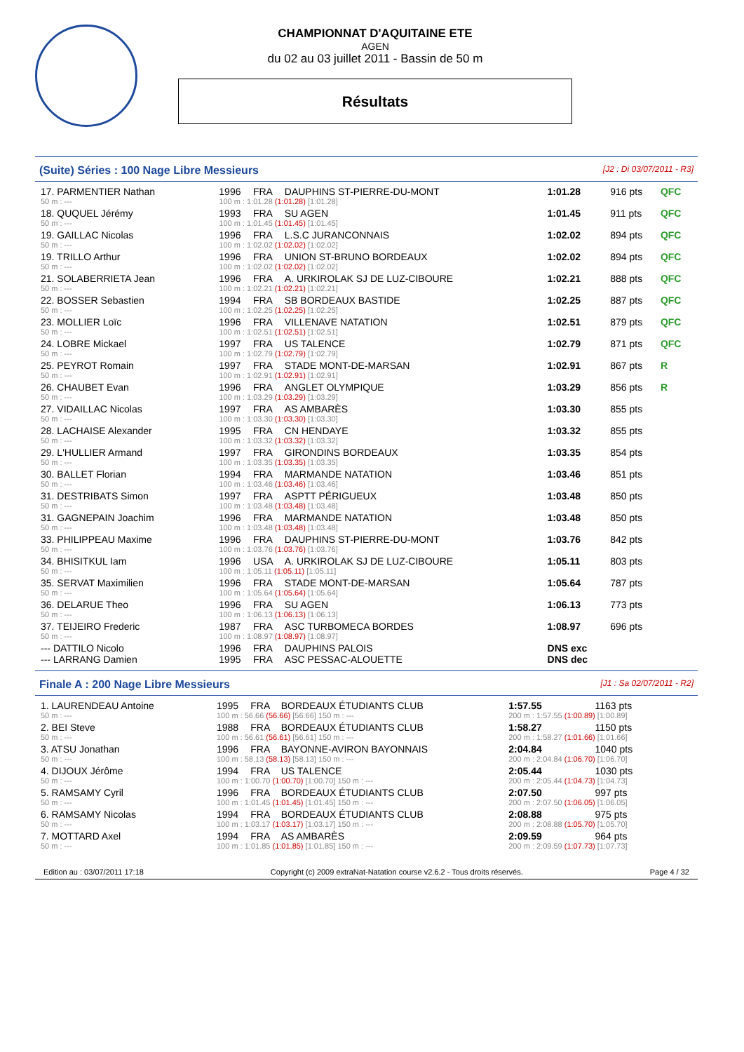CHAMPIONNAT D'AQUITAINE ETE
AGEN
du 02 au 03 juillet 2011 - Bassin de 50 m
Résultats
(Suite) Séries : 100 Nage Libre Messieurs [J2 : Di 03/07/2011 - R3]
| 17. PARMENTIER Nathan | 1996 | FRA | DAUPHINS ST-PIERRE-DU-MONT | 1:01.28 | 916 pts | QFC |
| 50 m : --- | 100 m : 1:01.28 (1:01.28) [1:01.28] | | | | | |
| 18. QUQUEL Jérémy | 1993 | FRA | SU AGEN | 1:01.45 | 911 pts | QFC |
| 50 m : --- | 100 m : 1:01.45 (1:01.45) [1:01.45] | | | | | |
| 19. GAILLAC Nicolas | 1996 | FRA | L.S.C JURANCONNAIS | 1:02.02 | 894 pts | QFC |
| 50 m : --- | 100 m : 1:02.02 (1:02.02) [1:02.02] | | | | | |
| 19. TRILLO Arthur | 1996 | FRA | UNION ST-BRUNO BORDEAUX | 1:02.02 | 894 pts | QFC |
| 50 m : --- | 100 m : 1:02.02 (1:02.02) [1:02.02] | | | | | |
| 21. SOLABERRIETA Jean | 1996 | FRA | A. URKIROLAK SJ DE LUZ-CIBOURE | 1:02.21 | 888 pts | QFC |
| 50 m : --- | 100 m : 1:02.21 (1:02.21) [1:02.21] | | | | | |
| 22. BOSSER Sebastien | 1994 | FRA | SB BORDEAUX BASTIDE | 1:02.25 | 887 pts | QFC |
| 50 m : --- | 100 m : 1:02.25 (1:02.25) [1:02.25] | | | | | |
| 23. MOLLIER Loïc | 1996 | FRA | VILLENAVE NATATION | 1:02.51 | 879 pts | QFC |
| 50 m : --- | 100 m : 1:02.51 (1:02.51) [1:02.51] | | | | | |
| 24. LOBRE Mickael | 1997 | FRA | US TALENCE | 1:02.79 | 871 pts | QFC |
| 50 m : --- | 100 m : 1:02.79 (1:02.79) [1:02.79] | | | | | |
| 25. PEYROT Romain | 1997 | FRA | STADE MONT-DE-MARSAN | 1:02.91 | 867 pts | R |
| 50 m : --- | 100 m : 1:02.91 (1:02.91) [1:02.91] | | | | | |
| 26. CHAUBET Evan | 1996 | FRA | ANGLET OLYMPIQUE | 1:03.29 | 856 pts | R |
| 50 m : --- | 100 m : 1:03.29 (1:03.29) [1:03.29] | | | | | |
| 27. VIDAILLAC Nicolas | 1997 | FRA | AS AMBARÈS | 1:03.30 | 855 pts | |
| 50 m : --- | 100 m : 1:03.30 (1:03.30) [1:03.30] | | | | | |
| 28. LACHAISE Alexander | 1995 | FRA | CN HENDAYE | 1:03.32 | 855 pts | |
| 50 m : --- | 100 m : 1:03.32 (1:03.32) [1:03.32] | | | | | |
| 29. L'HULLIER Armand | 1997 | FRA | GIRONDINS BORDEAUX | 1:03.35 | 854 pts | |
| 50 m : --- | 100 m : 1:03.35 (1:03.35) [1:03.35] | | | | | |
| 30. BALLET Florian | 1994 | FRA | MARMANDE NATATION | 1:03.46 | 851 pts | |
| 50 m : --- | 100 m : 1:03.46 (1:03.46) [1:03.46] | | | | | |
| 31. DESTRIBATS Simon | 1997 | FRA | ASPTT PÉRIGUEUX | 1:03.48 | 850 pts | |
| 50 m : --- | 100 m : 1:03.48 (1:03.48) [1:03.48] | | | | | |
| 31. GAGNEPAIN Joachim | 1996 | FRA | MARMANDE NATATION | 1:03.48 | 850 pts | |
| 50 m : --- | 100 m : 1:03.48 (1:03.48) [1:03.48] | | | | | |
| 33. PHILIPPEAU Maxime | 1996 | FRA | DAUPHINS ST-PIERRE-DU-MONT | 1:03.76 | 842 pts | |
| 50 m : --- | 100 m : 1:03.76 (1:03.76) [1:03.76] | | | | | |
| 34. BHISITKUL Iam | 1996 | USA | A. URKIROLAK SJ DE LUZ-CIBOURE | 1:05.11 | 803 pts | |
| 50 m : --- | 100 m : 1:05.11 (1:05.11) [1:05.11] | | | | | |
| 35. SERVAT Maximilien | 1996 | FRA | STADE MONT-DE-MARSAN | 1:05.64 | 787 pts | |
| 50 m : --- | 100 m : 1:05.64 (1:05.64) [1:05.64] | | | | | |
| 36. DELARUE Theo | 1996 | FRA | SU AGEN | 1:06.13 | 773 pts | |
| 50 m : --- | 100 m : 1:06.13 (1:06.13) [1:06.13] | | | | | |
| 37. TEIJEIRO Frederic | 1987 | FRA | ASC TURBOMECA BORDES | 1:08.97 | 696 pts | |
| 50 m : --- | 100 m : 1:08.97 (1:08.97) [1:08.97] | | | | | |
| --- DATTILO Nicolo | 1996 | FRA | DAUPHINS PALOIS | DNS exc | | |
| --- LARRANG Damien | 1995 | FRA | ASC PESSAC-ALOUETTE | DNS dec | | |
Finale A : 200 Nage Libre Messieurs [J1 : Sa 02/07/2011 - R2]
| 1. LAURENDEAU Antoine | 1995 | FRA | BORDEAUX ÉTUDIANTS CLUB | 1:57.55 | 1163 pts |
| 50 m : --- | 100 m : 56.66 (56.66) [56.66] 150 m : --- | | | 200 m : 1:57.55 (1:00.89) [1:00.89] | |
| 2. BEI Steve | 1988 | FRA | BORDEAUX ÉTUDIANTS CLUB | 1:58.27 | 1150 pts |
| 50 m : --- | 100 m : 56.61 (56.61) [56.61] 150 m : --- | | | 200 m : 1:58.27 (1:01.66) [1:01.66] | |
| 3. ATSU Jonathan | 1996 | FRA | BAYONNE-AVIRON BAYONNAIS | 2:04.84 | 1040 pts |
| 50 m : --- | 100 m : 58.13 (58.13) [58.13] 150 m : --- | | | 200 m : 2:04.84 (1:06.70) [1:06.70] | |
| 4. DIJOUX Jérôme | 1994 | FRA | US TALENCE | 2:05.44 | 1030 pts |
| 50 m : --- | 100 m : 1:00.70 (1:00.70) [1:00.70] 150 m : --- | | | 200 m : 2:05.44 (1:04.73) [1:04.73] | |
| 5. RAMSAMY Cyril | 1996 | FRA | BORDEAUX ÉTUDIANTS CLUB | 2:07.50 | 997 pts |
| 50 m : --- | 100 m : 1:01.45 (1:01.45) [1:01.45] 150 m : --- | | | 200 m : 2:07.50 (1:06.05) [1:06.05] | |
| 6. RAMSAMY Nicolas | 1994 | FRA | BORDEAUX ÉTUDIANTS CLUB | 2:08.88 | 975 pts |
| 50 m : --- | 100 m : 1:03.17 (1:03.17) [1:03.17] 150 m : --- | | | 200 m : 2:08.88 (1:05.70) [1:05.70] | |
| 7. MOTTARD Axel | 1994 | FRA | AS AMBARÈS | 2:09.59 | 964 pts |
| 50 m : --- | 100 m : 1:01.85 (1:01.85) [1:01.85] 150 m : --- | | | 200 m : 2:09.59 (1:07.73) [1:07.73] | |
Edition au : 03/07/2011 17:18 Copyright (c) 2009 extraNat-Natation course v2.6.2 - Tous droits réservés. Page 4 / 32